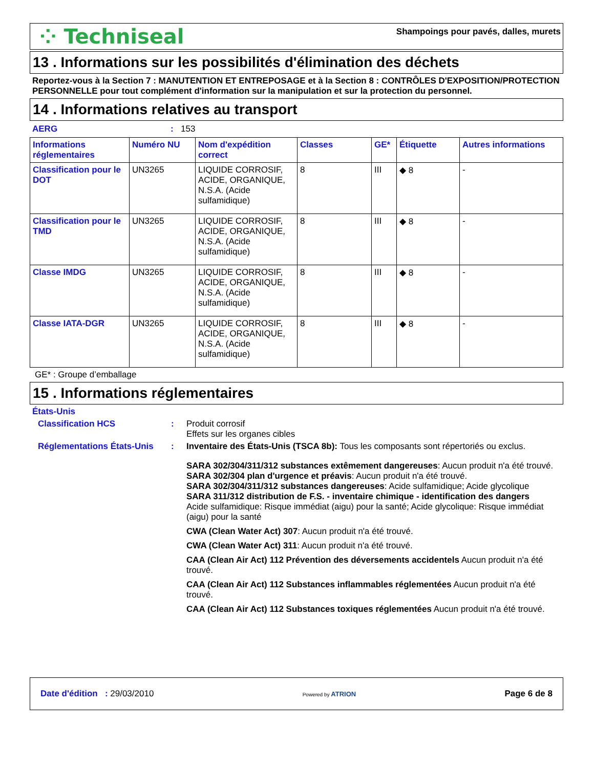⁘ Techniseal
Shampoings pour pavés, dalles, murets
13 . Informations sur les possibilités d'élimination des déchets
Reportez-vous à la Section 7 : MANUTENTION ET ENTREPOSAGE et à la Section 8 : CONTRÔLES D'EXPOSITION/PROTECTION PERSONNELLE pour tout complément d'information sur la manipulation et sur la protection du personnel.
14 . Informations relatives au transport
AERG: 153
| Informations réglementaires | Numéro NU | Nom d'expédition correct | Classes | GE* | Étiquette | Autres informations |
| --- | --- | --- | --- | --- | --- | --- |
| Classification pour le DOT | UN3265 | LIQUIDE CORROSIF, ACIDE, ORGANIQUE, N.S.A. (Acide sulfamidique) | 8 | III | ◆ 8 | - |
| Classification pour le TMD | UN3265 | LIQUIDE CORROSIF, ACIDE, ORGANIQUE, N.S.A. (Acide sulfamidique) | 8 | III | ◆ 8 | - |
| Classe IMDG | UN3265 | LIQUIDE CORROSIF, ACIDE, ORGANIQUE, N.S.A. (Acide sulfamidique) | 8 | III | ◆ 8 | - |
| Classe IATA-DGR | UN3265 | LIQUIDE CORROSIF, ACIDE, ORGANIQUE, N.S.A. (Acide sulfamidique) | 8 | III | ◆ 8 | - |
GE* : Groupe d’emballage
15 . Informations réglementaires
États-Unis
Classification HCS : Produit corrosif
Effets sur les organes cibles
Réglementations États-Unis
: Inventaire des États-Unis (TSCA 8b): Tous les composants sont répertoriés ou exclus.
SARA 302/304/311/312 substances extêmement dangereuses: Aucun produit n'a été trouvé.
SARA 302/304 plan d'urgence et préavis: Aucun produit n'a été trouvé.
SARA 302/304/311/312 substances dangereuses: Acide sulfamidique; Acide glycolique
SARA 311/312 distribution de F.S. - inventaire chimique - identification des dangers
Acide sulfamidique: Risque immédiat (aigu) pour la santé; Acide glycolique: Risque immédiat (aigu) pour la santé
CWA (Clean Water Act) 307: Aucun produit n'a été trouvé.
CWA (Clean Water Act) 311: Aucun produit n'a été trouvé.
CAA (Clean Air Act) 112 Prévention des déversements accidentels Aucun produit n'a été trouvé.
CAA (Clean Air Act) 112 Substances inflammables réglementées Aucun produit n'a été trouvé.
CAA (Clean Air Act) 112 Substances toxiques réglementées Aucun produit n'a été trouvé.
Date d'édition : 29/03/2010
Powered by ATRION
Page 6 de 8